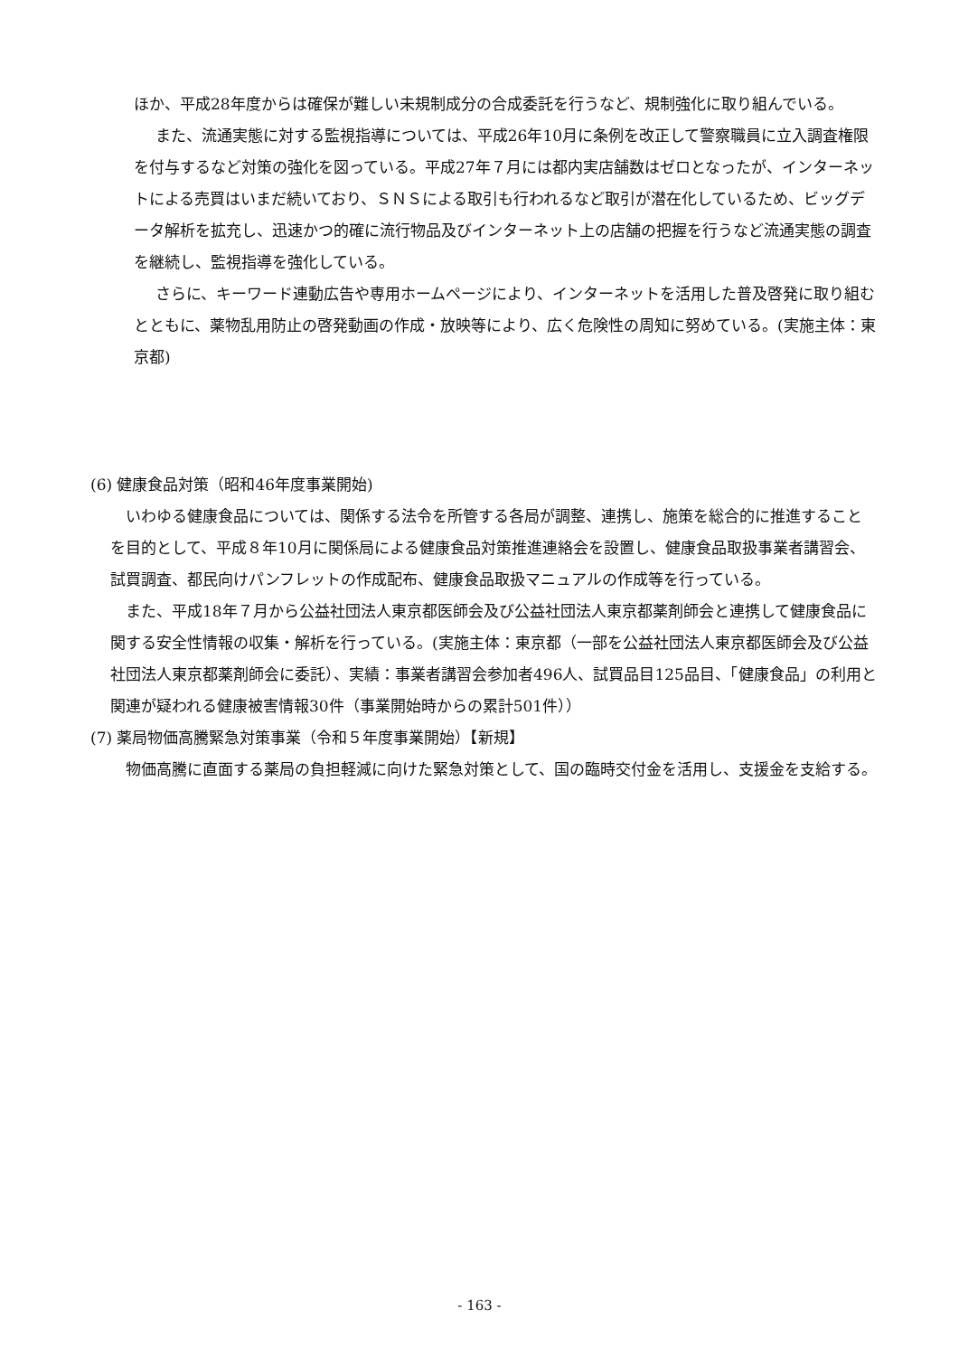ほか、平成28年度からは確保が難しい未規制成分の合成委託を行うなど、規制強化に取り組んでいる。
また、流通実態に対する監視指導については、平成26年10月に条例を改正して警察職員に立入調査権限を付与するなど対策の強化を図っている。平成27年７月には都内実店舗数はゼロとなったが、インターネットによる売買はいまだ続いており、ＳＮＳによる取引も行われるなど取引が潜在化しているため、ビッグデータ解析を拡充し、迅速かつ的確に流行物品及びインターネット上の店舗の把握を行うなど流通実態の調査を継続し、監視指導を強化している。
さらに、キーワード連動広告や専用ホームページにより、インターネットを活用した普及啓発に取り組むとともに、薬物乱用防止の啓発動画の作成・放映等により、広く危険性の周知に努めている。(実施主体：東京都)
(6) 健康食品対策（昭和46年度事業開始)
いわゆる健康食品については、関係する法令を所管する各局が調整、連携し、施策を総合的に推進することを目的として、平成８年10月に関係局による健康食品対策推進連絡会を設置し、健康食品取扱事業者講習会、試買調査、都民向けパンフレットの作成配布、健康食品取扱マニュアルの作成等を行っている。
また、平成18年７月から公益社団法人東京都医師会及び公益社団法人東京都薬剤師会と連携して健康食品に関する安全性情報の収集・解析を行っている。(実施主体：東京都（一部を公益社団法人東京都医師会及び公益社団法人東京都薬剤師会に委託）、実績：事業者講習会参加者496人、試買品目125品目、「健康食品」の利用と関連が疑われる健康被害情報30件（事業開始時からの累計501件））
(7) 薬局物価高騰緊急対策事業（令和５年度事業開始）【新規】
物価高騰に直面する薬局の負担軽減に向けた緊急対策として、国の臨時交付金を活用し、支援金を支給する。
- 163 -